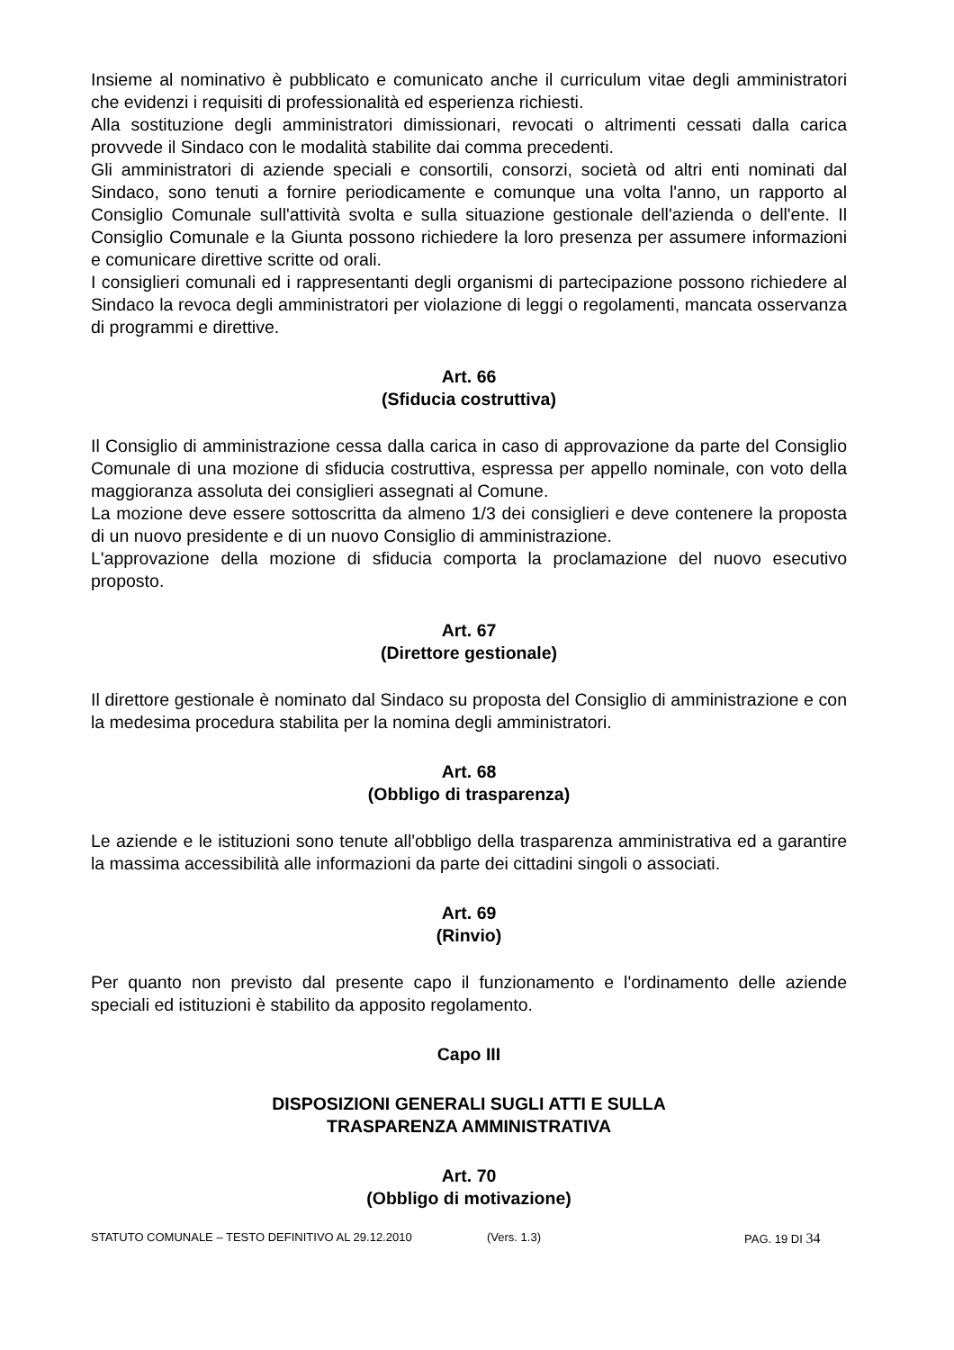Insieme al nominativo è pubblicato e comunicato anche il curriculum vitae degli amministratori che evidenzi i requisiti di professionalità ed esperienza richiesti.
Alla sostituzione degli amministratori dimissionari, revocati o altrimenti cessati dalla carica provvede il Sindaco con le modalità stabilite dai comma precedenti.
Gli amministratori di aziende speciali e consortili, consorzi, società od altri enti nominati dal Sindaco, sono tenuti a fornire periodicamente e comunque una volta l'anno, un rapporto al Consiglio Comunale sull'attività svolta e sulla situazione gestionale dell'azienda o dell'ente. Il Consiglio Comunale e la Giunta possono richiedere la loro presenza per assumere informazioni e comunicare direttive scritte od orali.
I consiglieri comunali ed i rappresentanti degli organismi di partecipazione possono richiedere al Sindaco la revoca degli amministratori per violazione di leggi o regolamenti, mancata osservanza di programmi e direttive.
Art. 66
(Sfiducia costruttiva)
Il Consiglio di amministrazione cessa dalla carica in caso di approvazione da parte del Consiglio Comunale di una mozione di sfiducia costruttiva, espressa per appello nominale, con voto della maggioranza assoluta dei consiglieri assegnati al Comune.
La mozione deve essere sottoscritta da almeno 1/3 dei consiglieri e deve contenere la proposta di un nuovo presidente e di un nuovo Consiglio di amministrazione.
L'approvazione della mozione di sfiducia comporta la proclamazione del nuovo esecutivo proposto.
Art. 67
(Direttore gestionale)
Il direttore gestionale è nominato dal Sindaco su proposta del Consiglio di amministrazione e con la medesima procedura stabilita per la nomina degli amministratori.
Art. 68
(Obbligo di trasparenza)
Le aziende e le istituzioni sono tenute all'obbligo della trasparenza amministrativa ed a garantire la massima accessibilità alle informazioni da parte dei cittadini singoli o associati.
Art. 69
(Rinvio)
Per quanto non previsto dal presente capo il funzionamento e l'ordinamento delle aziende speciali ed istituzioni è stabilito da apposito regolamento.
Capo III
DISPOSIZIONI GENERALI SUGLI ATTI E SULLA
TRASPARENZA AMMINISTRATIVA
Art. 70
(Obbligo di motivazione)
STATUTO COMUNALE – TESTO DEFINITIVO AL 29.12.2010 (Vers. 1.3) PAG. 19 DI 34